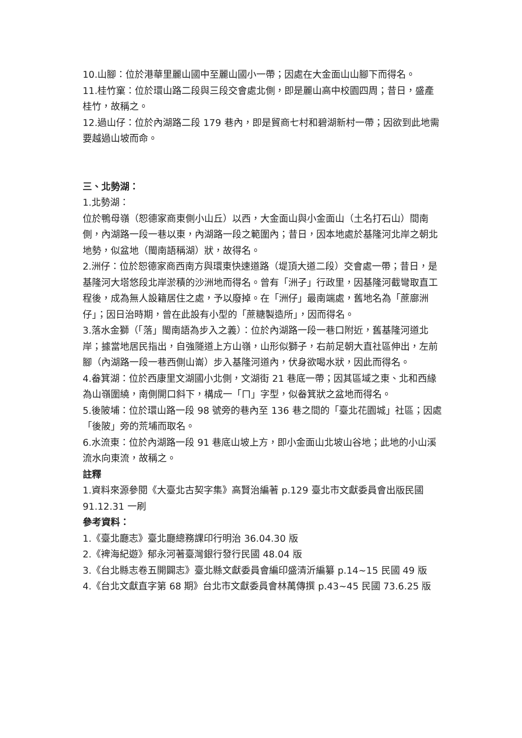10.山腳：位於港華里麗山國中至麗山國小一帶；因處在大金面山山腳下而得名。
11.桂竹窠：位於環山路二段與三段交會處北側，即是麗山高中校園四周；昔日，盛產桂竹，故稱之。
12.過山仔：位於內湖路二段 179 巷內，即是貿商七村和碧湖新村一帶；因欲到此地需要越過山坡而命。
三、北勢湖：
1.北勢湖：
位於鴨母嶺（恕德家商東側小山丘）以西，大金面山與小金面山（土名打石山）間南側，內湖路一段一巷以東，內湖路一段之範圍內；昔日，因本地處於基隆河北岸之朝北地勢，似盆地（閩南語稱湖）狀，故得名。
2.洲仔：位於恕德家商西南方與環東快速道路（堤頂大道二段）交會處一帶；昔日，是基隆河大塔悠段北岸淤積的沙洲地而得名。曾有「洲子」行政里，因基隆河截彎取直工程後，成為無人設籍居住之處，予以廢掉。在「洲仔」最南端處，舊地名為「蔗廍洲仔」；因日治時期，曾在此設有小型的「蔗糖製造所」，因而得名。
3.落水金獅（「落」閩南語為步入之義）：位於內湖路一段一巷口附近，舊基隆河道北岸；據當地居民指出，自強隧道上方山嶺，山形似獅子，右前足朝大直社區伸出，左前腳（內湖路一段一巷西側山崙）步入基隆河道內，伏身欲喝水狀，因此而得名。
4.畚箕湖：位於西康里文湖國小北側，文湖街 21 巷底一帶；因其區域之東、北和西緣為山嶺圍繞，南側開口斜下，構成一「ㄇ」字型，似畚箕狀之盆地而得名。
5.後陂埔：位於環山路一段 98 號旁的巷內至 136 巷之間的「臺北花園城」社區；因處「後陂」旁的荒埔而取名。
6.水流東：位於內湖路一段 91 巷底山坡上方，即小金面山北坡山谷地；此地的小山溪流水向東流，故稱之。
註釋
1.資料來源參閱《大臺北古契字集》高賢治編著 p.129 臺北市文獻委員會出版民國 91.12.31 一刷
參考資料：
1.《臺北廳志》臺北廳總務課印行明治 36.04.30 版
2.《裨海紀遊》郁永河著臺灣銀行發行民國 48.04 版
3.《台北縣志卷五開闢志》臺北縣文獻委員會編印盛清沂編纂 p.14~15 民國 49 版
4.《台北文獻直字第 68 期》台北市文獻委員會林萬傳撰 p.43~45 民國 73.6.25 版